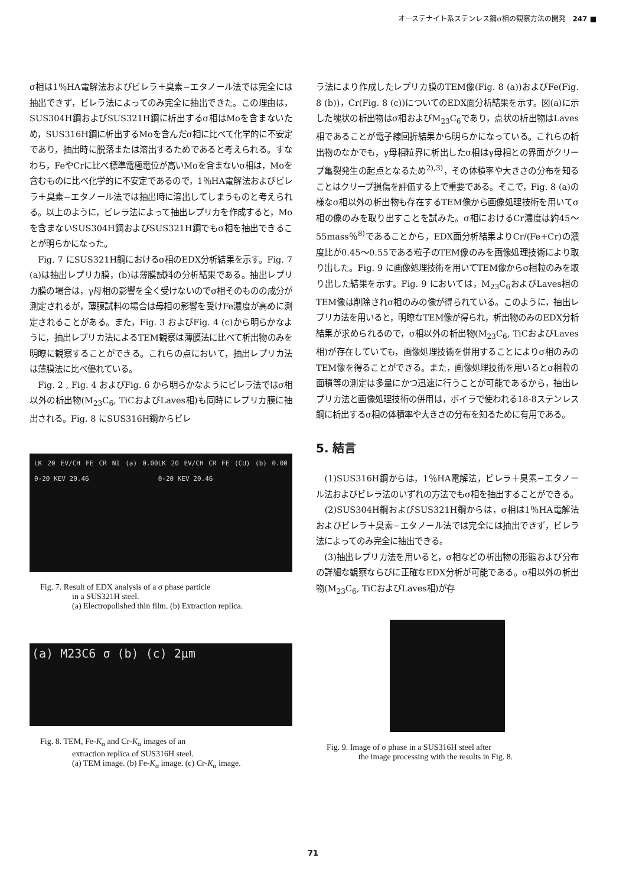オーステナイト系ステンレス鋼σ相の観察方法の開発 247 ■
σ相は1％HA電解法およびビレラ＋臭素−エタノール法では完全には抽出できず，ビレラ法によってのみ完全に抽出できた。この理由は，SUS304H鋼およびSUS321H鋼に析出するσ相はMoを含まないため，SUS316H鋼に析出するMoを含んだσ相に比べて化学的に不安定であり，抽出時に脱落または溶出するためであると考えられる。すなわち，FeやCrに比べ標準電極電位が高いMoを含まないσ相は，Moを含むものに比べ化学的に不安定であるので，1％HA電解法およびビレラ＋臭素−エタノール法では抽出時に溶出してしまうものと考えられる。以上のように，ビレラ法によって抽出レプリカを作成すると，Moを含まないSUS304H鋼およびSUS321H鋼でもσ相を抽出できることが明らかになった。
　Fig. 7 にSUS321H鋼におけるσ相のEDX分析結果を示す。Fig. 7 (a)は抽出レプリカ膜，(b)は薄膜試料の分析結果である。抽出レプリカ膜の場合は，γ母相の影響を全く受けないのでσ相そのものの成分が測定されるが，薄膜試料の場合は母相の影響を受けFe濃度が高めに測定されることがある。また，Fig. 3 およびFig. 4 (c)から明らかなように，抽出レプリカ法によるTEM観察は薄膜法に比べて析出物のみを明瞭に観察することができる。これらの点において，抽出レプリカ法は薄膜法に比べ優れている。
　Fig. 2 , Fig. 4 およびFig. 6 から明らかなようにビレラ法ではσ相以外の析出物(M<sub>23</sub>C<sub>6</sub>, TiCおよびLaves相)も同時にレプリカ膜に抽出される。Fig. 8 にSUS316H鋼からビレ
LK 20 EV/CH FE CR NI (a) 0.00 0-20 KEV 20.46 LK 20 EV/CH CR FE (CU) (b) 0.00 0-20 KEV 20.46
Fig. 7. Result of EDX analysis of a σ phase particle
in a SUS321H steel.
(a) Electropolished thin film. (b) Extraction replica.
(a) M23C6 σ (b) (c) 2μm
Fig. 8. TEM, Fe-K<sub>α</sub> and Cr-K<sub>α</sub> images of an
extraction replica of SUS316H steel.
(a) TEM image. (b) Fe-K<sub>α</sub> image. (c) Cr-K<sub>α</sub> image.
ラ法により作成したレプリカ膜のTEM像(Fig. 8 (a))およびFe(Fig. 8 (b))，Cr(Fig. 8 (c))についてのEDX面分析結果を示す。図(a)に示した塊状の析出物はσ相およびM<sub>23</sub>C<sub>6</sub>であり，点状の析出物はLaves相であることが電子線回折結果から明らかになっている。これらの析出物のなかでも，γ母相粒界に析出したσ相はγ母相との界面がクリープ亀裂発生の起点となるため<sup>2),3)</sup>，その体積率や大きさの分布を知ることはクリープ損傷を評価する上で重要である。そこで，Fig. 8 (a)の様なσ相以外の析出物も存在するTEM像から画像処理技術を用いてσ相の像のみを取り出すことを試みた。σ相におけるCr濃度は約45〜55mass％<sup>8)</sup>であることから，EDX面分析結果よりCr/(Fe+Cr)の濃度比が0.45〜0.55である粒子のTEM像のみを画像処理技術により取り出した。Fig. 9 に画像処理技術を用いてTEM像からσ相粒のみを取り出した結果を示す。Fig. 9 においては，M<sub>23</sub>C<sub>6</sub>およびLaves相のTEM像は削除されσ相のみの像が得られている。このように，抽出レプリカ法を用いると，明瞭なTEM像が得られ，析出物のみのEDX分析結果が求められるので，σ相以外の析出物(M<sub>23</sub>C<sub>6</sub>, TiCおよびLaves相)が存在していても，画像処理技術を併用することによりσ相のみのTEM像を得ることができる。また，画像処理技術を用いるとσ相粒の面積等の測定は多量にかつ迅速に行うことが可能であるから，抽出レプリカ法と画像処理技術の併用は，ボイラで使われる18-8ステンレス鋼に析出するσ相の体積率や大きさの分布を知るために有用である。
5. 結言
　(1)SUS316H鋼からは，1％HA電解法，ビレラ＋臭素−エタノール法およびビレラ法のいずれの方法でもσ相を抽出することができる。
　(2)SUS304H鋼およびSUS321H鋼からは，σ相は1％HA電解法およびビレラ＋臭素−エタノール法では完全には抽出できず，ビレラ法によってのみ完全に抽出できる。
　(3)抽出レプリカ法を用いると，σ相などの析出物の形態および分布の詳細な観察ならびに正確なEDX分析が可能である。σ相以外の析出物(M<sub>23</sub>C<sub>6</sub>, TiCおよびLaves相)が存
Fig. 9. Image of σ phase in a SUS316H steel after
the image processing with the results in Fig. 8.
71